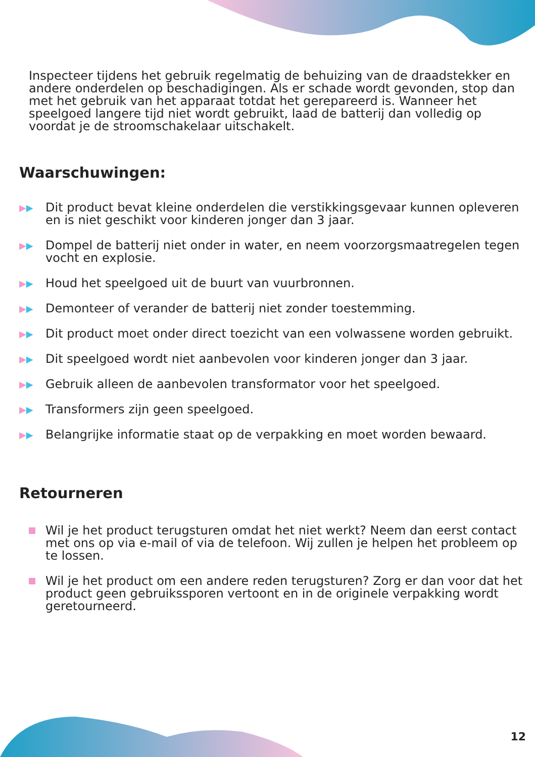Inspecteer tijdens het gebruik regelmatig de behuizing van de draadstekker en andere onderdelen op beschadigingen. Als er schade wordt gevonden, stop dan met het gebruik van het apparaat totdat het gerepareerd is. Wanneer het speelgoed langere tijd niet wordt gebruikt, laad de batterij dan volledig op voordat je de stroomschakelaar uitschakelt.
Waarschuwingen:
▶▶
Dit product bevat kleine onderdelen die verstikkingsgevaar kunnen opleveren en is niet geschikt voor kinderen jonger dan 3 jaar.
▶▶
Dompel de batterij niet onder in water, en neem voorzorgsmaatregelen tegen vocht en explosie.
▶▶
Houd het speelgoed uit de buurt van vuurbronnen.
▶▶
Demonteer of verander de batterij niet zonder toestemming.
▶▶
Dit product moet onder direct toezicht van een volwassene worden gebruikt.
▶▶
Dit speelgoed wordt niet aanbevolen voor kinderen jonger dan 3 jaar.
▶▶
Gebruik alleen de aanbevolen transformator voor het speelgoed.
▶▶
Transformers zijn geen speelgoed.
▶▶
Belangrijke informatie staat op de verpakking en moet worden bewaard.
Retourneren
Wil je het product terugsturen omdat het niet werkt? Neem dan eerst contact met ons op via e-mail of via de telefoon. Wij zullen je helpen het probleem op te lossen.
Wil je het product om een andere reden terugsturen? Zorg er dan voor dat het product geen gebruikssporen vertoont en in de originele verpakking wordt geretourneerd.
12